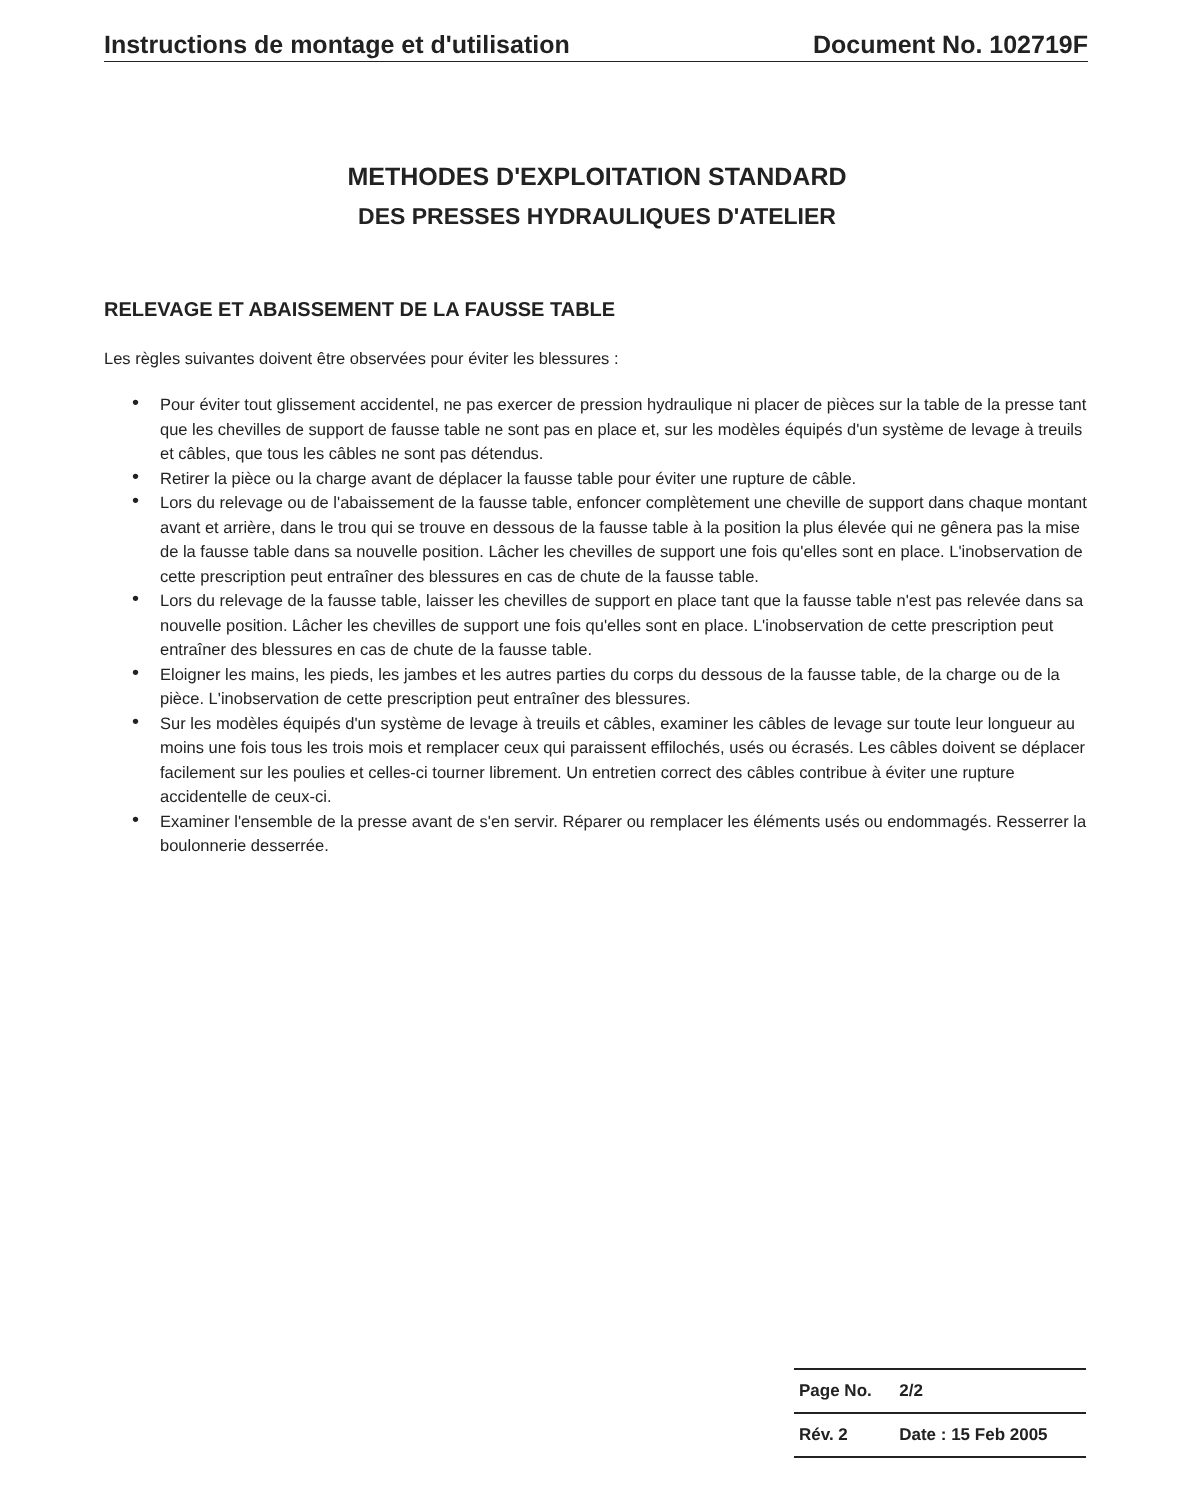Instructions de montage et d'utilisation Document No. 102719F
METHODES D'EXPLOITATION STANDARD
DES PRESSES HYDRAULIQUES D'ATELIER
RELEVAGE ET ABAISSEMENT DE LA FAUSSE TABLE
Les règles suivantes doivent être observées pour éviter les blessures :
• Pour éviter tout glissement accidentel, ne pas exercer de pression hydraulique ni placer de pièces sur la table de la presse tant que les chevilles de support de fausse table ne sont pas en place et, sur les modèles équipés d'un système de levage à treuils et câbles, que tous les câbles ne sont pas détendus.
• Retirer la pièce ou la charge avant de déplacer la fausse table pour éviter une rupture de câble.
• Lors du relevage ou de l'abaissement de la fausse table, enfoncer complètement une cheville de support dans chaque montant avant et arrière, dans le trou qui se trouve en dessous de la fausse table à la position la plus élevée qui ne gênera pas la mise de la fausse table dans sa nouvelle position. Lâcher les chevilles de support une fois qu'elles sont en place. L'inobservation de cette prescription peut entraîner des blessures en cas de chute de la fausse table.
• Lors du relevage de la fausse table, laisser les chevilles de support en place tant que la fausse table n'est pas relevée dans sa nouvelle position. Lâcher les chevilles de support une fois qu'elles sont en place. L'inobservation de cette prescription peut entraîner des blessures en cas de chute de la fausse table.
• Eloigner les mains, les pieds, les jambes et les autres parties du corps du dessous de la fausse table, de la charge ou de la pièce. L'inobservation de cette prescription peut entraîner des blessures.
• Sur les modèles équipés d'un système de levage à treuils et câbles, examiner les câbles de levage sur toute leur longueur au moins une fois tous les trois mois et remplacer ceux qui paraissent effilochés, usés ou écrasés. Les câbles doivent se déplacer facilement sur les poulies et celles-ci tourner librement. Un entretien correct des câbles contribue à éviter une rupture accidentelle de ceux-ci.
• Examiner l'ensemble de la presse avant de s'en servir. Réparer ou remplacer les éléments usés ou endommagés. Resserrer la boulonnerie desserrée.
| Page No. | 2/2 |
| Rév. 2 | Date : 15 Feb 2005 |